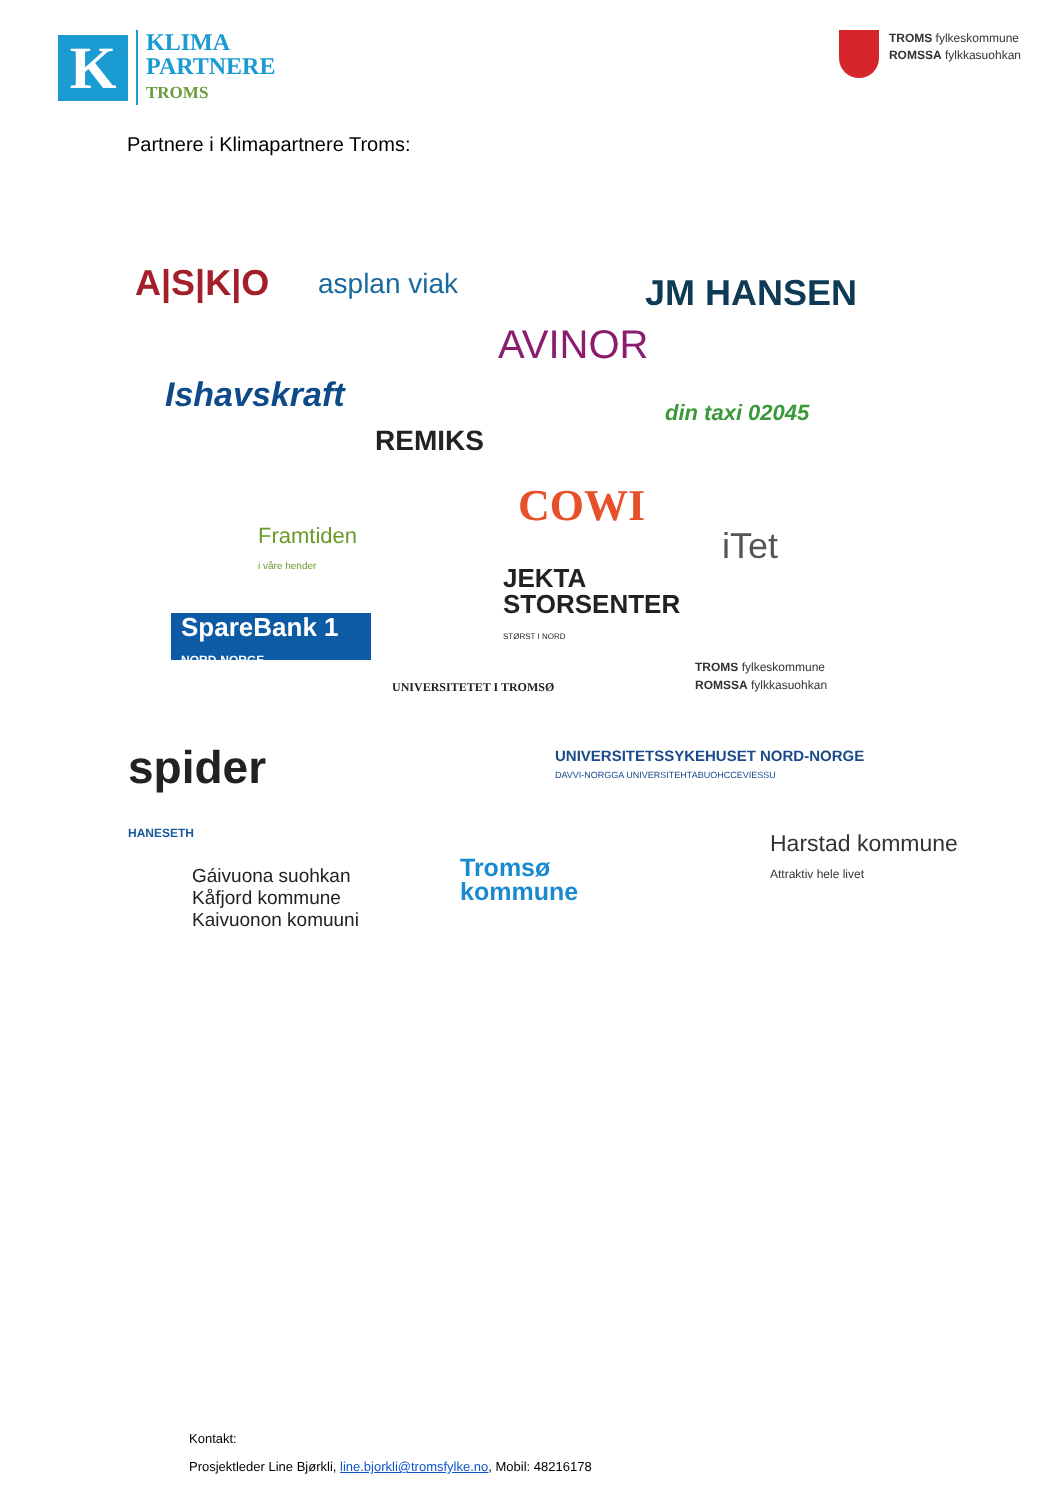K
KLIMA
PARTNERE
TROMS
TROMS fylkeskommune
ROMSSA fylkkasuohkan
Partnere i Klimapartnere Troms:
A|S|K|O asplan viak JM HANSEN
AVINOR
Ishavskraft
REMIKS
din taxi 02045
COWI
Framtiden
i våre hender
iTet
JEKTA
STORSENTER
STØRST I NORD
SpareBank 1
NORD-NORGE
UNIVERSITETET I TROMSØ
TROMS fylkeskommune
ROMSSA fylkkasuohkan
spider
HANESETH
UNIVERSITETSSYKEHUSET NORD-NORGE
DAVVI-NORGGA UNIVERSITEHTABUOHCCEVIESSU
Harstad kommune
Attraktiv hele livet
Tromsø
kommune
Gáivuona suohkan
Kåfjord kommune
Kaivuonon komuuni
Kontakt:
Prosjektleder Line Bjørkli, line.bjorkli@tromsfylke.no, Mobil: 48216178